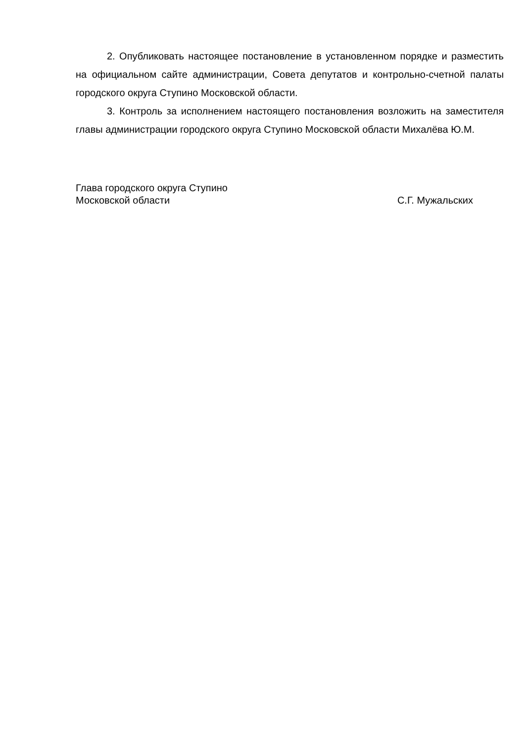2. Опубликовать настоящее постановление в установленном порядке и разместить на официальном сайте администрации, Совета депутатов и контрольно-счетной палаты городского округа Ступино Московской области.
3. Контроль за исполнением настоящего постановления возложить на заместителя главы администрации городского округа Ступино Московской области Михалёва Ю.М.
Глава городского округа Ступино
Московской области
С.Г. Мужальских